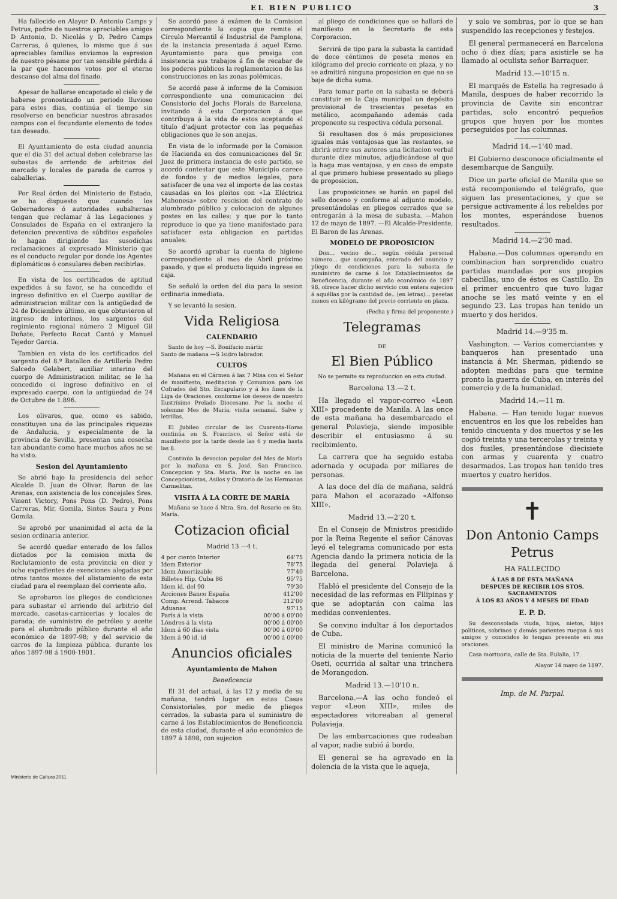EL BIEN PUBLICO 3
Ha fallecido en Alayor D. Antonio Camps y Petrus, padre de nuestros apreciables amigos D Antonio, D. Nicolás y D. Pedro Camps Carreras, á quienes, lo mismo que á sus apreciables familias enviamos la espresion de nuestro pésame por tan sensible pérdida á la par que hacemos votos por el eterno descanso del alma del finado.
Apesar de hallarse encapotado el cielo y de haberse pronosticado un periodo lluvioso para estos dias, continúa el tiempo sin resolverse en beneficiar nuestros abrasados campos con el fecundante elemento de todos tan deseado.
El Ayuntamiento de esta ciudad anuncia que el dia 31 del actual deben celebrarse las subastas de arriendo de arbitrios del mercado y locales de parada de carros y caballerias.
Por Real órden del Ministerio de Estado, se ha dispuesto que cuando los Gobernadores ó autoridades subalternas tengan que reclamar á las Legaciones y Consulados de España en el extranjero la detencion preventiva de súbditos españoles lo hagan dirigiendo las susodichas reclamaciones al expresado Ministerio que es el conducto regular por donde los Agentes diplomáticos ó consulares deben recibirlas.
En vista de los certificados de aptitud expedidos á su favor, se ha concedido el ingreso definitivo en el Cuerpo auxiliar de administracion militar con la antigüedad de 24 de Diciembre último, en que obtuvieron el ingreso de interinos, los sargentos del regimiento regional número 2 Miguel Gil Doñate, Perfecto Rocat Cantó y Manuel Tejedor Garcia.
Tambien en vista de los certificados del sargento del 8.º Batallon de Artillería Pedro Salcedo Gelabert, auxiliar interino del cuerpo de Administracion militar, se le ha concedido el ingreso definitivo en el expresado cuerpo, con la antigüedad de 24 de Octubre de 1.896.
Los olivares, que, como es sabido, constituyen una de las principales riquezas de Andalucia, y especialmente de la provincia de Sevilla, presentan una cosecha tan abundante como hace muchos años no se ha visto.
Sesion del Ayuntamiento
Se abrió bajo la presidencia del señor Alcalde D. Juan de Olivar, Baron de las Arenas, con asistencia de los concejales Sres. Vinent Victory, Pons Pons (D. Pedro), Pons Carreras, Mir, Gomila, Sintes Saura y Pons Gomila.
Se aprobó por unanimidad el acta de la sesion ordinaria anterior.
Se acordó quedar enterado de los fallos dictados por la comision mixta de Reclutamiento de esta provincia en diez y ocho expedientes de exenciones alegadas por otros tantos mozos del alistamiento de esta ciudad para el reemplazo del corriente año.
Se aprobaron los pliegos de condiciones para subastar el arriendo del arbitrio del mercado, casetas-carnicerias y locales de parada; de suministro de petróleo y aceite para el alumbrado público durante el año económico de 1897-98; y del servicio de carros de la limpieza pública, durante los años 1897-98 á 1900-1901.
Se acordó pase á exámen de la Comision correspondiente la copia que remite el Círculo Mercantil é Industrial de Pamplona, de la instancia presentada á aquel Exmo. Ayuntamiento para que prosiga con insistencia sus trabajos á fin de recabar de los poderes públicos la reglamentacion de las construcciones en las zonas polémicas.
Se acordó pase á informe de la Comision correspondiente una comunicacion del Consistorio del Jochs Florals de Barcelona, invitando á esta Corporacion á que contribuya á la vida de estos aceptando el título d'adjunt protector con las pequeñas obligaciones que le son anejas.
En vista de lo informado por la Comision de Hacienda en dos comunicaciones del Sr. Juez de primera instancia de este partido, se acordó contestar que este Municipio carece de fondos y de medios legales, para satisfacer de una vez el importe de las costas causadas en los pleitos con «La Eléctrica Mahonesa» sobre rescision del contrato de alumbrado público y colocacion de algunos postes en las calles; y que por lo tanto reproduce lo que ya tiene manifestado para satisfacer esta obligacion en partidas anuales.
Se acordó aprobar la cuenta de higiene correspondiente al mes de Abril próximo pasado, y que el producto liquido ingrese en caja.
Se señaló la orden del dia para la sesion ordinaria inmediata.
Y se levantó la sesion.
Vida Religiosa
CALENDARIO
Santo de hoy —S. Bonifacio mártir.
Santo de mañana —S Isidro labrador.
CULTOS
Mañana en el Cármen á las 7 Misa con el Señor de manifiesto, meditacion y Comunion para los Cofrades del Sto. Escapulario y á los fines de la Liga de Oraciones, conforme los deseos de nuestro Ilustrísimo Prelado Diocesano. Por la noche el solemne Mes de María, visita semanal, Salve y letrillas.
El Jubileo circular de las Cuarenta-Horas continúa en S. Francisco, el Señor está de manifiesto por la tarde desde las 6 y media hasta las 8.
Continúa la devocion popular del Mes de María por la mañana en S. José, San Francisco, Concepcion y Sta. María. Por la noche en las Concepcionistas, Asilos y Oratorio de las Hermanas Carmelitas.
VISITA Á LA CORTE DE MARÍA
Mañana se hace á Ntra. Sra. del Rosario en Sta. María.
Cotizacion oficial
Madrid 13 —4 t.
| 4 por ciento Interior | 64'75 |
| Idem Exterior | 78'75 |
| Idem Amortizable | 77'40 |
| Billetes Hip. Cuba 86 | 95'75 |
| Idem id. del 90 | 79'30 |
| Acciones Banco España | 412'00 |
| Comp. Arrend. Tabacos | 212'00 |
| Aduanas | 97'15 |
| París á la vista | 00'00 á 00'00 |
| Lóndres á la vista | 00'00 á 00'00 |
| Idem á 60 dias vista | 00'00 á 00'00 |
| Idem á 90 id. id | 00'00 á 00'00 |
Anuncios oficiales
Ayuntamiento de Mahon
Beneficencia
El 31 del actual, á las 12 y media de su mañana, tendrá lugar en estas Casas Consistoriales, por medio de pliegos cerrados, la subasta para el suministro de carne á los Establecimientos de Beneficencia de esta ciudad, durante el año económico de 1897 á 1898, con sujecion
al pliego de condiciones que se hallará de manifiesto en la Secretaría de esta Corporacion.
Servirá de tipo para la subasta la cantidad de doce céntimos de peseta menos en kilógramo del precio corriente en plaza, y no se admitirá ninguna proposicion en que no se baje de dicha suma.
Para tomar parte en la subasta se deberá constituir en la Caja municipal un depósito provisional de trescientas pesetas en metálico, acompañando además cada proponente su respectiva cédula personal.
Si resultasen dos ó más proposiciones iguales más ventajosas que las restantes, se abrirá entre sus autores una licitacion verbal durante diez minutos, adjudicándose al que la haga mas ventajosa, y en caso de empate al que primero hubiese presentado su pliego de proposicion.
Las proposiciones se harán en papel del sello doceno y conforme al adjunto modelo, presentándolas en pliegos cerrados que se entregarán á la mesa de subasta. —Mahon 12 de mayo de 1897. —El Alcalde-Presidente, El Baron de las Arenas.
MODELO DE PROPOSICION
Don... vecino de... según cédula personal número... que acompaña, enterado del anuncio y pliego de condiciones para la subasta de suministro de carne á los Establecimientos de Beneficencia, durante el año económico de 1897 98, ofrece hacer dicho servicio con entera sujecion á aquéllas por la cantidad de.. (en letras)... pesetas menos en kilógramo del precio corriente en plaza.
(Fecha y firma del proponente.)
Telegramas
DE
El Bien Público
No se permite su reproduccion en esta ciudad.
Barcelona 13.—2 t.
Ha llegado el vapor-correo «Leon XIII» procedente de Manila. A las once de esta mañana ha desembarcado el general Polavieja, siendo imposible describir el entusiasmo á su recibimiento.
La carrera que ha seguido estaba adornada y ocupada por millares de personas.
A las doce del día de mañana, saldrá para Mahon el acorazado «Alfonso XIII».
Madrid 13.—2'20 t.
En el Consejo de Ministros presidido por la Reina Regente el señor Cánovas leyó el telegrama comunicado por esta Agencia dando la primera noticia de la llegada del general Polavieja á Barcelona.
Habló el presidente del Consejo de la necesidad de las reformas en Filipinas y que se adoptarán con calma las medidas convenientes.
Se convino indultar á los deportados de Cuba.
El ministro de Marina comunicó la noticia de la muerte del teniente Nario Oseti, ocurrida al saltar una trinchera de Morangodon.
Madrid 13.—10'10 n.
Barcelona.—A las ocho fondeó el vapor «Leon XIII», miles de espectadores vitoreaban al general Polavieja.
De las embarcaciones que rodeaban al vapor, nadie subió á bordo.
El general se ha agravado en la dolencia de la vista que le aqueja,
y solo ve sombras, por lo que se han suspendido las recepciones y festejos.
El general permanecerá en Barcelona ocho ó diez días; para asistirle se ha llamado al oculista señor Barraquer.
Madrid 13.—10'15 n.
El marqués de Estella ha regresado á Manila, despues de haber recorrido la provincia de Cavite sin encontrar partidas, solo encontró pequeños grupos que huyen por los montes perseguidos por las columnas.
Madrid 14.—1'40 mad.
El Gobierno desconoce oficialmente el desembarque de Sanguily.
Dice un parte oficial de Manila que se está recomponiendo el telégrafo, que siguen las presentaciones, y que se persigue activamente á los rebeldes por los montes, esperándose buenos resultados.
Madrid 14.—2'30 mad.
Habana.—Dos columnas operando en combinacion han sorprendido cuatro partidas mandadas por sus propios cabecillas, uno de éstos es Castillo. En el primer encuentro que tuvo lugar anoche se les mató veinte y en el segundo 23. Las tropas han tenido un muerto y dos heridos.
Madrid 14.—9'35 m.
Vashington. — Varios comerciantes y banqueros han presentado una instancia á Mr. Sherman, pidiendo se adopten medidas para que termine pronto la guerra de Cuba, en interés del comercio y de la humanidad.
Madrid 14.—11 m.
Habana. — Han tenido lugar nuevos encuentros en los que los rebeldes han tenido cincuenta y dos muertos y se les cogió treinta y una tercerolas y treinta y dos fusiles, presentándose diecisiete con armas y cuarenta y cuatro desarmados. Las tropas han tenido tres muertos y cuatro heridos.
✝
Don Antonio Camps Petrus
HA FALLECIDO
Á LAS 8 DE ESTA MAÑANA
DESPUES DE RECIBIR LOS STOS. SACRAMENTOS
Á LOS 83 AÑOS Y 4 MESES DE EDAD
E. P. D.
Su desconsolada viuda, hijos, nietos, hijos políticos, sobrinos y demás parientes ruegan á sus amigos y conocidos lo tengan presente en sus oraciones.
Casa mortuoria, calle de Sta. Eulalia, 17.
Alayor 14 mayo de 1897.
Imp. de M. Parpal.
Ministerio de Cultura 2011